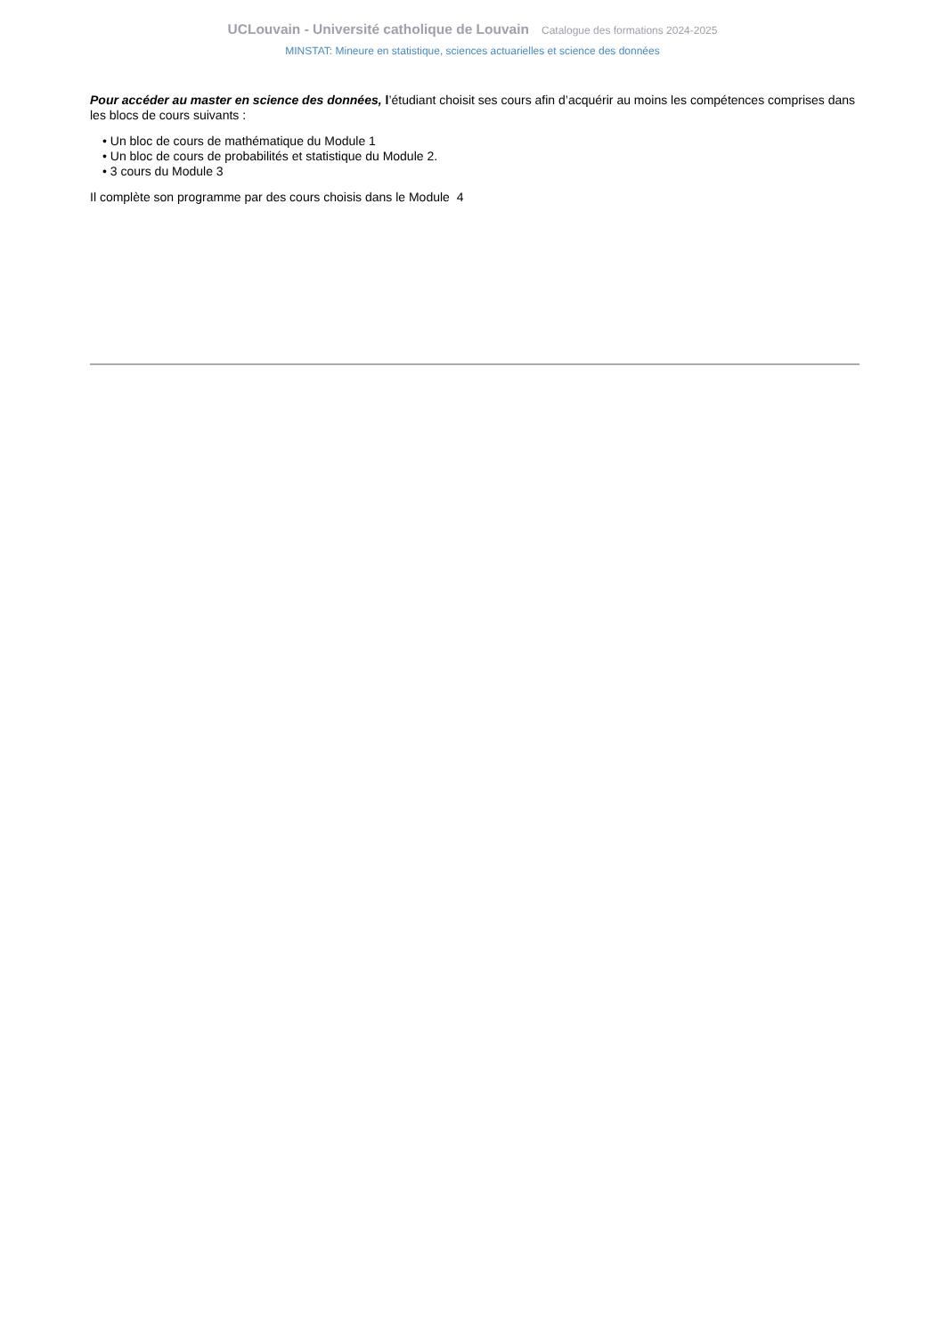UCLouvain - Université catholique de Louvain Catalogue des formations 2024-2025
MINSTAT: Mineure en statistique, sciences actuarielles et science des données
Pour accéder au master en science des données, l’étudiant choisit ses cours afin d’acquérir au moins les compétences comprises dans les blocs de cours suivants :
• Un bloc de cours de mathématique du Module 1
• Un bloc de cours de probabilités et statistique du Module 2.
• 3 cours du Module 3
Il complète son programme par des cours choisis dans le Module 4